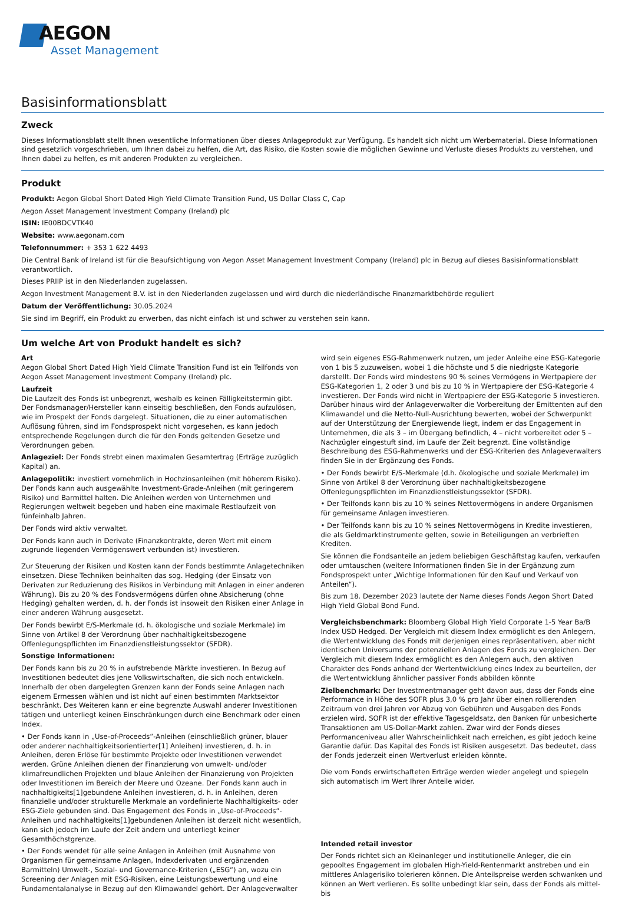AEGON
Asset Management
Basisinformationsblatt
Zweck
Dieses Informationsblatt stellt Ihnen wesentliche Informationen über dieses Anlageprodukt zur Verfügung. Es handelt sich nicht um Werbematerial. Diese Informationen sind gesetzlich vorgeschrieben, um Ihnen dabei zu helfen, die Art, das Risiko, die Kosten sowie die möglichen Gewinne und Verluste dieses Produkts zu verstehen, und Ihnen dabei zu helfen, es mit anderen Produkten zu vergleichen.
Produkt
Produkt: Aegon Global Short Dated High Yield Climate Transition Fund, US Dollar Class C, Cap
Aegon Asset Management Investment Company (Ireland) plc
ISIN: IE00BDCVTK40
Website: www.aegonam.com
Telefonnummer: + 353 1 622 4493
Die Central Bank of Ireland ist für die Beaufsichtigung von Aegon Asset Management Investment Company (Ireland) plc in Bezug auf dieses Basisinformationsblatt verantwortlich.
Dieses PRIIP ist in den Niederlanden zugelassen.
Aegon Investment Management B.V. ist in den Niederlanden zugelassen und wird durch die niederländische Finanzmarktbehörde reguliert
Datum der Veröffentlichung: 30.05.2024
Sie sind im Begriff, ein Produkt zu erwerben, das nicht einfach ist und schwer zu verstehen sein kann.
Um welche Art von Produkt handelt es sich?
Art
Aegon Global Short Dated High Yield Climate Transition Fund ist ein Teilfonds von Aegon Asset Management Investment Company (Ireland) plc.
Laufzeit
Die Laufzeit des Fonds ist unbegrenzt, weshalb es keinen Fälligkeitstermin gibt. Der Fondsmanager/Hersteller kann einseitig beschließen, den Fonds aufzulösen, wie im Prospekt der Fonds dargelegt. Situationen, die zu einer automatischen Auflösung führen, sind im Fondsprospekt nicht vorgesehen, es kann jedoch entsprechende Regelungen durch die für den Fonds geltenden Gesetze und Verordnungen geben.
Anlageziel: Der Fonds strebt einen maximalen Gesamtertrag (Erträge zuzüglich Kapital) an.
Anlagepolitik: investiert vornehmlich in Hochzinsanleihen (mit höherem Risiko). Der Fonds kann auch ausgewählte Investment-Grade-Anleihen (mit geringerem Risiko) und Barmittel halten. Die Anleihen werden von Unternehmen und Regierungen weltweit begeben und haben eine maximale Restlaufzeit von fünfeinhalb Jahren.
Der Fonds wird aktiv verwaltet.
Der Fonds kann auch in Derivate (Finanzkontrakte, deren Wert mit einem zugrunde liegenden Vermögenswert verbunden ist) investieren.
Zur Steuerung der Risiken und Kosten kann der Fonds bestimmte Anlagetechniken einsetzen. Diese Techniken beinhalten das sog. Hedging (der Einsatz von Derivaten zur Reduzierung des Risikos in Verbindung mit Anlagen in einer anderen Währung). Bis zu 20 % des Fondsvermögens dürfen ohne Absicherung (ohne Hedging) gehalten werden, d. h. der Fonds ist insoweit den Risiken einer Anlage in einer anderen Währung ausgesetzt.
Der Fonds bewirbt E/S-Merkmale (d. h. ökologische und soziale Merkmale) im Sinne von Artikel 8 der Verordnung über nachhaltigkeitsbezogene Offenlegungspflichten im Finanzdienstleistungssektor (SFDR).
Sonstige Informationen:
Der Fonds kann bis zu 20 % in aufstrebende Märkte investieren. In Bezug auf Investitionen bedeutet dies jene Volkswirtschaften, die sich noch entwickeln. Innerhalb der oben dargelegten Grenzen kann der Fonds seine Anlagen nach eigenem Ermessen wählen und ist nicht auf einen bestimmten Marktsektor beschränkt. Des Weiteren kann er eine begrenzte Auswahl anderer Investitionen tätigen und unterliegt keinen Einschränkungen durch eine Benchmark oder einen Index.
• Der Fonds kann in „Use-of-Proceeds“-Anleihen (einschließlich grüner, blauer oder anderer nachhaltigkeitsorientierter[1] Anleihen) investieren, d. h. in Anleihen, deren Erlöse für bestimmte Projekte oder Investitionen verwendet werden. Grüne Anleihen dienen der Finanzierung von umwelt- und/oder klimafreundlichen Projekten und blaue Anleihen der Finanzierung von Projekten oder Investitionen im Bereich der Meere und Ozeane. Der Fonds kann auch in nachhaltigkeits[1]gebundene Anleihen investieren, d. h. in Anleihen, deren finanzielle und/oder strukturelle Merkmale an vordefinierte Nachhaltigkeits- oder ESG-Ziele gebunden sind. Das Engagement des Fonds in „Use-of-Proceeds“-Anleihen und nachhaltigkeits[1]gebundenen Anleihen ist derzeit nicht wesentlich, kann sich jedoch im Laufe der Zeit ändern und unterliegt keiner Gesamthöchstgrenze.
• Der Fonds wendet für alle seine Anlagen in Anleihen (mit Ausnahme von Organismen für gemeinsame Anlagen, Indexderivaten und ergänzenden Barmitteln) Umwelt-, Sozial- und Governance-Kriterien („ESG“) an, wozu ein Screening der Anlagen mit ESG-Risiken, eine Leistungsbewertung und eine Fundamentalanalyse in Bezug auf den Klimawandel gehört. Der Anlageverwalter
wird sein eigenes ESG-Rahmenwerk nutzen, um jeder Anleihe eine ESG-Kategorie von 1 bis 5 zuzuweisen, wobei 1 die höchste und 5 die niedrigste Kategorie darstellt. Der Fonds wird mindestens 90 % seines Vermögens in Wertpapiere der ESG-Kategorien 1, 2 oder 3 und bis zu 10 % in Wertpapiere der ESG-Kategorie 4 investieren. Der Fonds wird nicht in Wertpapiere der ESG-Kategorie 5 investieren. Darüber hinaus wird der Anlageverwalter die Vorbereitung der Emittenten auf den Klimawandel und die Netto-Null-Ausrichtung bewerten, wobei der Schwerpunkt auf der Unterstützung der Energiewende liegt, indem er das Engagement in Unternehmen, die als 3 – im Übergang befindlich, 4 – nicht vorbereitet oder 5 – Nachzügler eingestuft sind, im Laufe der Zeit begrenzt. Eine vollständige Beschreibung des ESG-Rahmenwerks und der ESG-Kriterien des Anlageverwalters finden Sie in der Ergänzung des Fonds.
• Der Fonds bewirbt E/S-Merkmale (d.h. ökologische und soziale Merkmale) im Sinne von Artikel 8 der Verordnung über nachhaltigkeitsbezogene Offenlegungspflichten im Finanzdienstleistungssektor (SFDR).
• Der Teilfonds kann bis zu 10 % seines Nettovermögens in andere Organismen für gemeinsame Anlagen investieren.
• Der Teilfonds kann bis zu 10 % seines Nettovermögens in Kredite investieren, die als Geldmarktinstrumente gelten, sowie in Beteiligungen an verbrieften Krediten.
Sie können die Fondsanteile an jedem beliebigen Geschäftstag kaufen, verkaufen oder umtauschen (weitere Informationen finden Sie in der Ergänzung zum Fondsprospekt unter „Wichtige Informationen für den Kauf und Verkauf von Anteilen“).
Bis zum 18. Dezember 2023 lautete der Name dieses Fonds Aegon Short Dated High Yield Global Bond Fund.
Vergleichsbenchmark: Bloomberg Global High Yield Corporate 1-5 Year Ba/B Index USD Hedged. Der Vergleich mit diesem Index ermöglicht es den Anlegern, die Wertentwicklung des Fonds mit derjenigen eines repräsentativen, aber nicht identischen Universums der potenziellen Anlagen des Fonds zu vergleichen. Der Vergleich mit diesem Index ermöglicht es den Anlegern auch, den aktiven Charakter des Fonds anhand der Wertentwicklung eines Index zu beurteilen, der die Wertentwicklung ähnlicher passiver Fonds abbilden könnte
Zielbenchmark: Der Investmentmanager geht davon aus, dass der Fonds eine Performance in Höhe des SOFR plus 3,0 % pro Jahr über einen rollierenden Zeitraum von drei Jahren vor Abzug von Gebühren und Ausgaben des Fonds erzielen wird. SOFR ist der effektive Tagesgeldsatz, den Banken für unbesicherte Transaktionen am US-Dollar-Markt zahlen. Zwar wird der Fonds dieses Performanceniveau aller Wahrscheinlichkeit nach erreichen, es gibt jedoch keine Garantie dafür. Das Kapital des Fonds ist Risiken ausgesetzt. Das bedeutet, dass der Fonds jederzeit einen Wertverlust erleiden könnte.
Die vom Fonds erwirtschafteten Erträge werden wieder angelegt und spiegeln sich automatisch im Wert Ihrer Anteile wider.
Intended retail investor
Der Fonds richtet sich an Kleinanleger und institutionelle Anleger, die ein gepooltes Engagement im globalen High-Yield-Rentenmarkt anstreben und ein mittleres Anlagerisiko tolerieren können. Die Anteilspreise werden schwanken und können an Wert verlieren. Es sollte unbedingt klar sein, dass der Fonds als mittel- bis